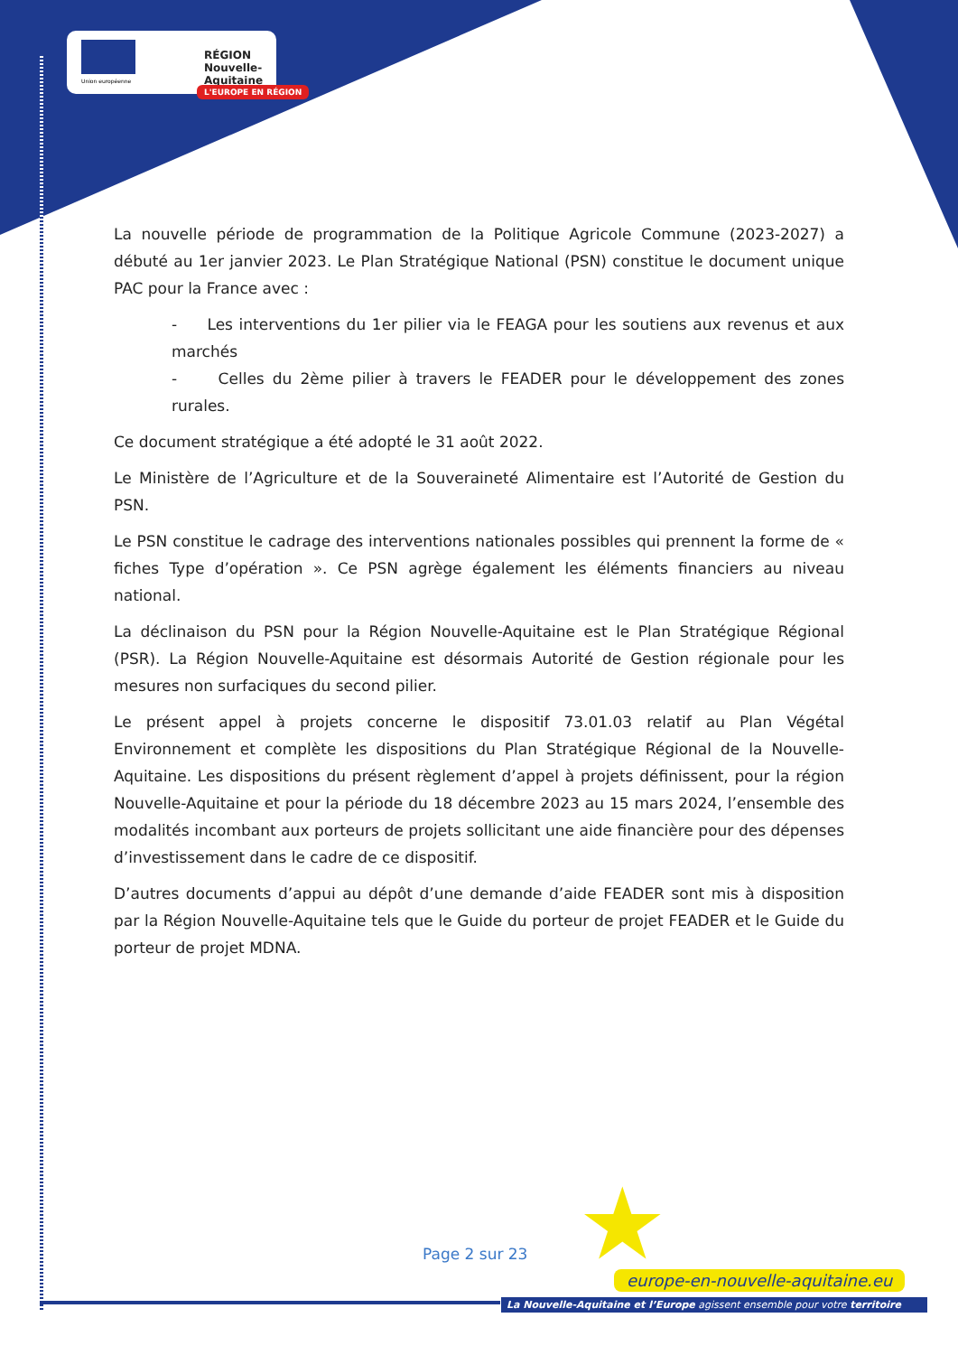Union européenne
RÉGION
Nouvelle-
Aquitaine
L'EUROPE EN RÉGION
La nouvelle période de programmation de la Politique Agricole Commune (2023-2027) a débuté au 1er janvier 2023. Le Plan Stratégique National (PSN) constitue le document unique PAC pour la France avec :
- Les interventions du 1er pilier via le FEAGA pour les soutiens aux revenus et aux marchés
- Celles du 2ème pilier à travers le FEADER pour le développement des zones rurales.
Ce document stratégique a été adopté le 31 août 2022.
Le Ministère de l’Agriculture et de la Souveraineté Alimentaire est l’Autorité de Gestion du PSN.
Le PSN constitue le cadrage des interventions nationales possibles qui prennent la forme de « fiches Type d’opération ». Ce PSN agrège également les éléments financiers au niveau national.
La déclinaison du PSN pour la Région Nouvelle-Aquitaine est le Plan Stratégique Régional (PSR). La Région Nouvelle-Aquitaine est désormais Autorité de Gestion régionale pour les mesures non surfaciques du second pilier.
Le présent appel à projets concerne le dispositif 73.01.03 relatif au Plan Végétal Environnement et complète les dispositions du Plan Stratégique Régional de la Nouvelle-Aquitaine. Les dispositions du présent règlement d’appel à projets définissent, pour la région Nouvelle-Aquitaine et pour la période du 18 décembre 2023 au 15 mars 2024, l’ensemble des modalités incombant aux porteurs de projets sollicitant une aide financière pour des dépenses d’investissement dans le cadre de ce dispositif.
D’autres documents d’appui au dépôt d’une demande d’aide FEADER sont mis à disposition par la Région Nouvelle-Aquitaine tels que le Guide du porteur de projet FEADER et le Guide du porteur de projet MDNA.
★
Page 2 sur 23
europe-en-nouvelle-aquitaine.eu
La Nouvelle-Aquitaine et l’Europe agissent ensemble pour votre territoire